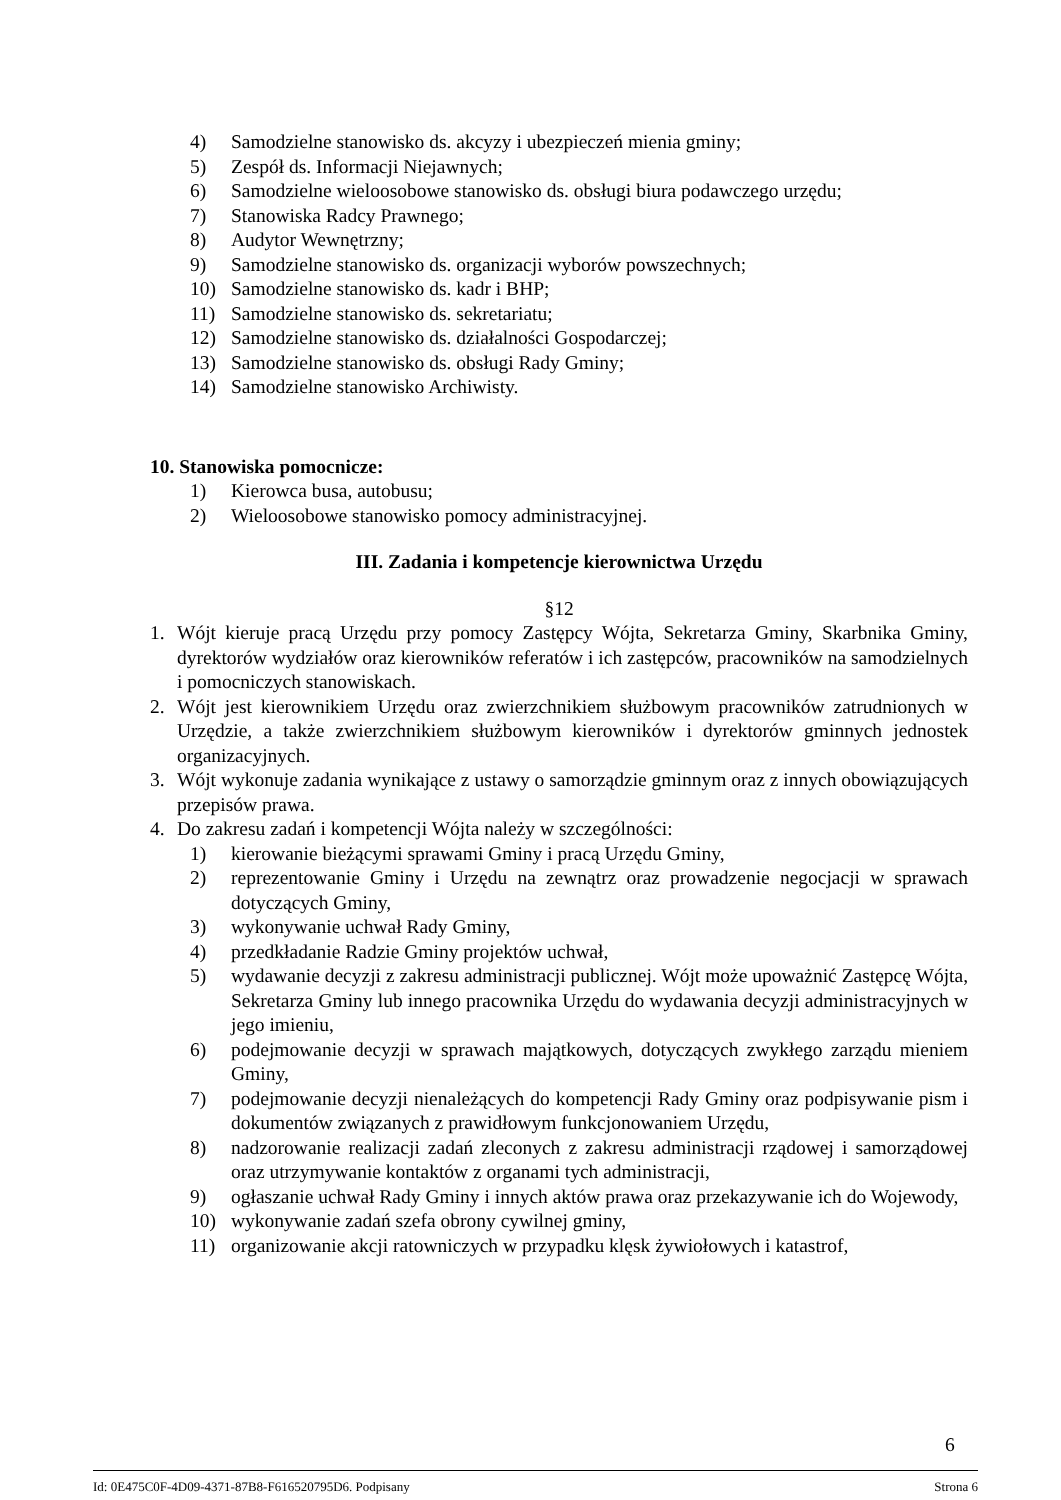4) Samodzielne stanowisko ds. akcyzy i ubezpieczeń mienia gminy;
5) Zespół ds. Informacji Niejawnych;
6) Samodzielne wieloosobowe stanowisko ds. obsługi biura podawczego urzędu;
7) Stanowiska Radcy Prawnego;
8) Audytor Wewnętrzny;
9) Samodzielne stanowisko ds. organizacji wyborów powszechnych;
10) Samodzielne stanowisko ds. kadr i BHP;
11) Samodzielne stanowisko ds. sekretariatu;
12) Samodzielne stanowisko ds. działalności Gospodarczej;
13) Samodzielne stanowisko ds. obsługi Rady Gminy;
14) Samodzielne stanowisko Archiwisty.
10. Stanowiska pomocnicze:
1) Kierowca busa, autobusu;
2) Wieloosobowe stanowisko pomocy administracyjnej.
III. Zadania i kompetencje kierownictwa Urzędu
§12
1. Wójt kieruje pracą Urzędu przy pomocy Zastępcy Wójta, Sekretarza Gminy, Skarbnika Gminy, dyrektorów wydziałów oraz kierowników referatów i ich zastępców, pracowników na samodzielnych i pomocniczych stanowiskach.
2. Wójt jest kierownikiem Urzędu oraz zwierzchnikiem służbowym pracowników zatrudnionych w Urzędzie, a także zwierzchnikiem służbowym kierowników i dyrektorów gminnych jednostek organizacyjnych.
3. Wójt wykonuje zadania wynikające z ustawy o samorządzie gminnym oraz z innych obowiązujących przepisów prawa.
4. Do zakresu zadań i kompetencji Wójta należy w szczególności:
1) kierowanie bieżącymi sprawami Gminy i pracą Urzędu Gminy,
2) reprezentowanie Gminy i Urzędu na zewnątrz oraz prowadzenie negocjacji w sprawach dotyczących Gminy,
3) wykonywanie uchwał Rady Gminy,
4) przedkładanie Radzie Gminy projektów uchwał,
5) wydawanie decyzji z zakresu administracji publicznej. Wójt może upoważnić Zastępcę Wójta, Sekretarza Gminy lub innego pracownika Urzędu do wydawania decyzji administracyjnych w jego imieniu,
6) podejmowanie decyzji w sprawach majątkowych, dotyczących zwykłego zarządu mieniem Gminy,
7) podejmowanie decyzji nienależących do kompetencji Rady Gminy oraz podpisywanie pism i dokumentów związanych z prawidłowym funkcjonowaniem Urzędu,
8) nadzorowanie realizacji zadań zleconych z zakresu administracji rządowej i samorządowej oraz utrzymywanie kontaktów z organami tych administracji,
9) ogłaszanie uchwał Rady Gminy i innych aktów prawa oraz przekazywanie ich do Wojewody,
10) wykonywanie zadań szefa obrony cywilnej gminy,
11) organizowanie akcji ratowniczych w przypadku klęsk żywiołowych i katastrof,
6
Id: 0E475C0F-4D09-4371-87B8-F616520795D6. Podpisany Strona 6